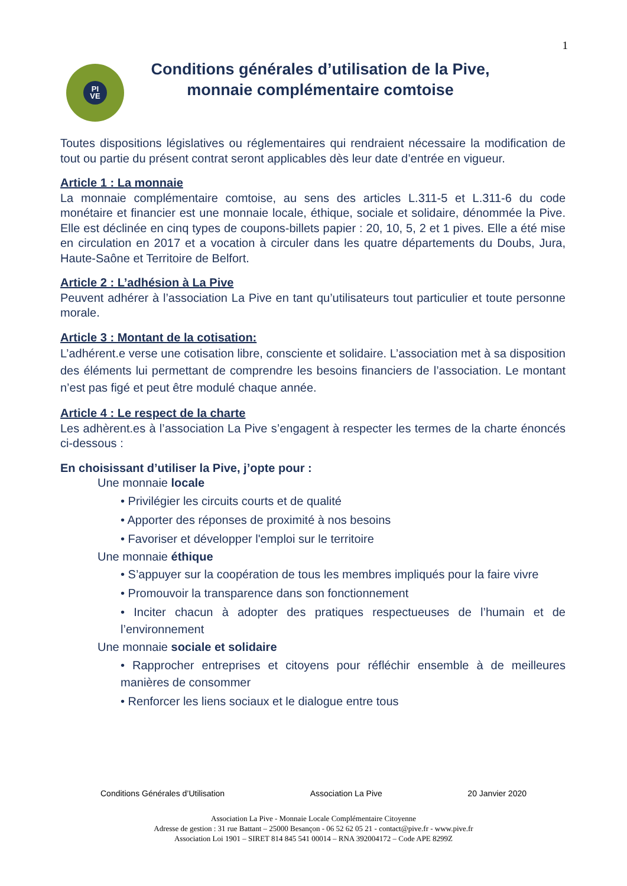1
PI
VE
Conditions générales d’utilisation de la Pive,
monnaie complémentaire comtoise
Toutes dispositions législatives ou réglementaires qui rendraient nécessaire la modification de tout ou partie du présent contrat seront applicables dès leur date d’entrée en vigueur.
Article 1 : La monnaie
La monnaie complémentaire comtoise, au sens des articles L.311-5 et L.311-6 du code monétaire et financier est une monnaie locale, éthique, sociale et solidaire, dénommée la Pive. Elle est déclinée en cinq types de coupons-billets papier : 20, 10, 5, 2 et 1 pives. Elle a été mise en circulation en 2017 et a vocation à circuler dans les quatre départements du Doubs, Jura, Haute-Saône et Territoire de Belfort.
Article 2 : L’adhésion à La Pive
Peuvent adhérer à l’association La Pive en tant qu’utilisateurs tout particulier et toute personne morale.
Article 3 : Montant de la cotisation:
L’adhérent.e verse une cotisation libre, consciente et solidaire. L’association met à sa disposition des éléments lui permettant de comprendre les besoins financiers de l’association. Le montant n’est pas figé et peut être modulé chaque année.
Article 4 : Le respect de la charte
Les adhèrent.es à l’association La Pive s’engagent à respecter les termes de la charte énoncés ci-dessous :
En choisissant d’utiliser la Pive, j’opte pour :
Une monnaie locale
• Privilégier les circuits courts et de qualité
• Apporter des réponses de proximité à nos besoins
• Favoriser et développer l'emploi sur le territoire
Une monnaie éthique
• S’appuyer sur la coopération de tous les membres impliqués pour la faire vivre
• Promouvoir la transparence dans son fonctionnement
• Inciter chacun à adopter des pratiques respectueuses de l’humain et de l’environnement
Une monnaie sociale et solidaire
• Rapprocher entreprises et citoyens pour réfléchir ensemble à de meilleures manières de consommer
• Renforcer les liens sociaux et le dialogue entre tous
Conditions Générales d’Utilisation Association La Pive 20 Janvier 2020
Association La Pive - Monnaie Locale Complémentaire Citoyenne
Adresse de gestion : 31 rue Battant – 25000 Besançon - 06 52 62 05 21 - contact@pive.fr - www.pive.fr
Association Loi 1901 – SIRET 814 845 541 00014 – RNA 392004172 – Code APE 8299Z